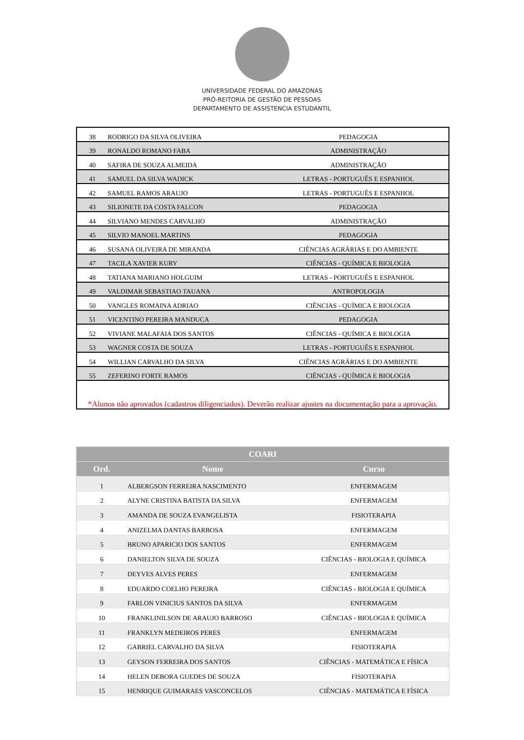UNIVERSIDADE FEDERAL DO AMAZONAS
PRÓ-REITORIA DE GESTÃO DE PESSOAS
DEPARTAMENTO DE ASSISTENCIA ESTUDANTIL
| 38 | RODRIGO DA SILVA OLIVEIRA | PEDAGOGIA |
| 39 | RONALDO ROMANO FABA | ADMINISTRAÇÃO |
| 40 | SAFIRA DE SOUZA ALMEIDA | ADMINISTRAÇÃO |
| 41 | SAMUEL DA SILVA WADICK | LETRAS - PORTUGUÊS E ESPANHOL |
| 42 | SAMUEL RAMOS ARAUJO | LETRAS - PORTUGUÊS E ESPANHOL |
| 43 | SILIONETE DA COSTA FALCON | PEDAGOGIA |
| 44 | SILVIANO MENDES CARVALHO | ADMINISTRAÇÃO |
| 45 | SILVIO MANOEL MARTINS | PEDAGOGIA |
| 46 | SUSANA OLIVEIRA DE MIRANDA | CIÊNCIAS AGRÁRIAS E DO AMBIENTE |
| 47 | TACILA XAVIER KURY | CIÊNCIAS - QUÍMICA E BIOLOGIA |
| 48 | TATIANA MARIANO HOLGUIM | LETRAS - PORTUGUÊS E ESPANHOL |
| 49 | VALDIMAR SEBASTIAO TAUANA | ANTROPOLOGIA |
| 50 | VANGLES ROMAINA ADRIAO | CIÊNCIAS - QUÍMICA E BIOLOGIA |
| 51 | VICENTINO PEREIRA MANDUCA | PEDAGOGIA |
| 52 | VIVIANE MALAFAIA DOS SANTOS | CIÊNCIAS - QUÍMICA E BIOLOGIA |
| 53 | WAGNER COSTA DE SOUZA | LETRAS - PORTUGUÊS E ESPANHOL |
| 54 | WILLIAN CARVALHO DA SILVA | CIÊNCIAS AGRÁRIAS E DO AMBIENTE |
| 55 | ZEFERINO FORTE RAMOS | CIÊNCIAS - QUÍMICA E BIOLOGIA |
| *Alunos não aprovados (cadastros diligenciados). Deverão realizar ajustes na documentação para a aprovação. | | |
| COARI | | |
| --- | --- | --- |
| Ord. | Nome | Curso |
| 1 | ALBERGSON FERREIRA NASCIMENTO | ENFERMAGEM |
| 2 | ALYNE CRISTINA BATISTA DA SILVA | ENFERMAGEM |
| 3 | AMANDA DE SOUZA EVANGELISTA | FISIOTERAPIA |
| 4 | ANIZELMA DANTAS BARBOSA | ENFERMAGEM |
| 5 | BRUNO APARICIO DOS SANTOS | ENFERMAGEM |
| 6 | DANIELTON SILVA DE SOUZA | CIÊNCIAS - BIOLOGIA E QUÍMICA |
| 7 | DEYVES ALVES PERES | ENFERMAGEM |
| 8 | EDUARDO COELHO PEREIRA | CIÊNCIAS - BIOLOGIA E QUÍMICA |
| 9 | FARLON VINICIUS SANTOS DA SILVA | ENFERMAGEM |
| 10 | FRANKLINILSON DE ARAUJO BARROSO | CIÊNCIAS - BIOLOGIA E QUÍMICA |
| 11 | FRANKLYN MEDEIROS PERES | ENFERMAGEM |
| 12 | GABRIEL CARVALHO DA SILVA | FISIOTERAPIA |
| 13 | GEYSON FERREIRA DOS SANTOS | CIÊNCIAS - MATEMÁTICA E FÍSICA |
| 14 | HELEN DEBORA GUEDES DE SOUZA | FISIOTERAPIA |
| 15 | HENRIQUE GUIMARAES VASCONCELOS | CIÊNCIAS - MATEMÁTICA E FÍSICA |